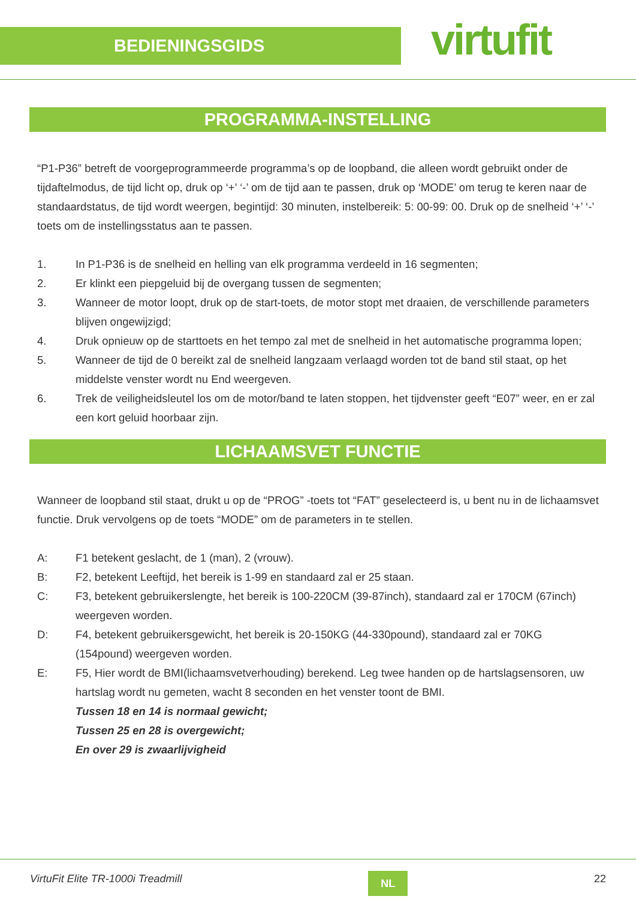BEDIENINGSGIDS
virtufit
PROGRAMMA-INSTELLING
“P1-P36” betreft de voorgeprogrammeerde programma’s op de loopband, die alleen wordt gebruikt onder de tijdaftelmodus, de tijd licht op, druk op ‘+’ ‘-’ om de tijd aan te passen, druk op ‘MODE’ om terug te keren naar de standaardstatus, de tijd wordt weergen, begintijd: 30 minuten, instelbereik: 5: 00-99: 00. Druk op de snelheid ‘+’ ‘-’ toets om de instellingsstatus aan te passen.
1. In P1-P36 is de snelheid en helling van elk programma verdeeld in 16 segmenten;
2. Er klinkt een piepgeluid bij de overgang tussen de segmenten;
3. Wanneer de motor loopt, druk op de start-toets, de motor stopt met draaien, de verschillende parameters blijven ongewijzigd;
4. Druk opnieuw op de starttoets en het tempo zal met de snelheid in het automatische programma lopen;
5. Wanneer de tijd de 0 bereikt zal de snelheid langzaam verlaagd worden tot de band stil staat, op het middelste venster wordt nu End weergeven.
6. Trek de veiligheidsleutel los om de motor/band te laten stoppen, het tijdvenster geeft “E07” weer, en er zal een kort geluid hoorbaar zijn.
LICHAAMSVET FUNCTIE
Wanneer de loopband stil staat, drukt u op de “PROG” -toets tot “FAT” geselecteerd is, u bent nu in de lichaamsvet functie. Druk vervolgens op de toets “MODE” om de parameters in te stellen.
A: F1 betekent geslacht, de 1 (man), 2 (vrouw).
B: F2, betekent Leeftijd, het bereik is 1-99 en standaard zal er 25 staan.
C: F3, betekent gebruikerslengte, het bereik is 100-220CM (39-87inch), standaard zal er 170CM (67inch) weergeven worden.
D: F4, betekent gebruikersgewicht, het bereik is 20-150KG (44-330pound), standaard zal er 70KG (154pound) weergeven worden.
E: F5, Hier wordt de BMI(lichaamsvetverhouding) berekend. Leg twee handen op de hartslagsensoren, uw hartslag wordt nu gemeten, wacht 8 seconden en het venster toont de BMI.
Tussen 18 en 14 is normaal gewicht;
Tussen 25 en 28 is overgewicht;
En over 29 is zwaarlijvigheid
VirtuFit Elite TR-1000i Treadmill
NL
22